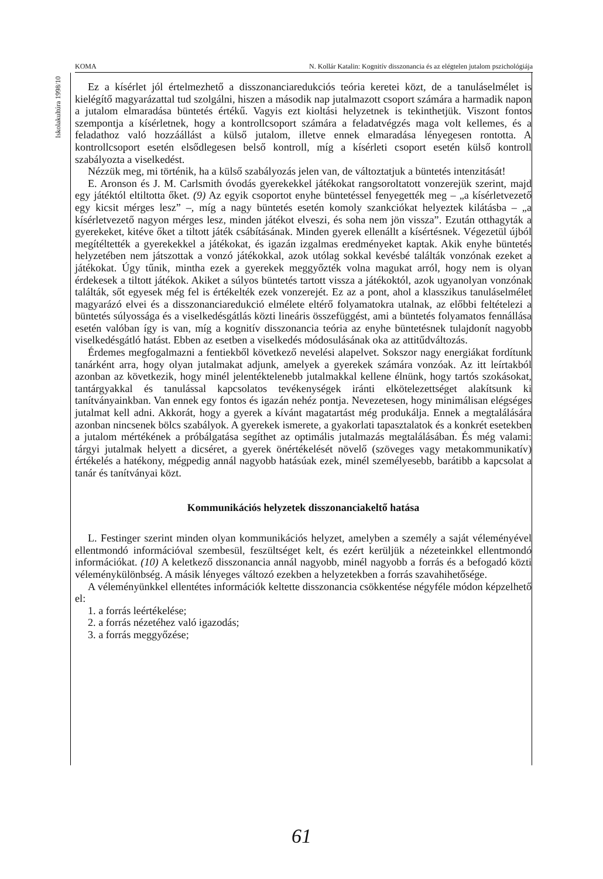KOMA N. Kollár Katalin: Kognitív disszonancia és az elégtelen jutalom pszichológiája
Iskolakultúra 1998/10
Ez a kísérlet jól értelmezhető a disszonanciaredukciós teória keretei közt, de a tanuláselmélet is kielégítő magyarázattal tud szolgálni, hiszen a második nap jutalmazott csoport számára a harmadik napon a jutalom elmaradása büntetés értékű. Vagyis ezt kioltási helyzetnek is tekinthetjük. Viszont fontos szempontja a kísérletnek, hogy a kontrollcsoport számára a feladatvégzés maga volt kellemes, és a feladathoz való hozzáállást a külső jutalom, illetve ennek elmaradása lényegesen rontotta. A kontrollcsoport esetén elsődlegesen belső kontroll, míg a kísérleti csoport esetén külső kontroll szabályozta a viselkedést.
Nézzük meg, mi történik, ha a külső szabályozás jelen van, de változtatjuk a büntetés intenzitását!
E. Aronson és J. M. Carlsmith óvodás gyerekekkel játékokat rangsoroltatott vonzerejük szerint, majd egy játéktól eltiltotta őket. (9) Az egyik csoportot enyhe büntetéssel fenyegették meg – „a kísérletvezető egy kicsit mérges lesz” –, míg a nagy büntetés esetén komoly szankciókat helyeztek kilátásba – „a kísérletvezető nagyon mérges lesz, minden játékot elveszi, és soha nem jön vissza”. Ezután otthagyták a gyerekeket, kitéve őket a tiltott játék csábításának. Minden gyerek ellenállt a kísértésnek. Végezetül újból megítéltették a gyerekekkel a játékokat, és igazán izgalmas eredményeket kaptak. Akik enyhe büntetés helyzetében nem játszottak a vonzó játékokkal, azok utólag sokkal kevésbé találták vonzónak ezeket a játékokat. Úgy tűnik, mintha ezek a gyerekek meggyőzték volna magukat arról, hogy nem is olyan érdekesek a tiltott játékok. Akiket a súlyos büntetés tartott vissza a játékoktól, azok ugyanolyan vonzónak találták, sőt egyesek még fel is értékelték ezek vonzerejét. Ez az a pont, ahol a klasszikus tanuláselmélet magyarázó elvei és a disszonanciaredukció elmélete eltérő folyamatokra utalnak, az előbbi feltételezi a büntetés súlyossága és a viselkedésgátlás közti lineáris összefüggést, ami a büntetés folyamatos fennállása esetén valóban így is van, míg a kognitív disszonancia teória az enyhe büntetésnek tulajdonít nagyobb viselkedésgátló hatást. Ebben az esetben a viselkedés módosulásának oka az attitűdváltozás.
Érdemes megfogalmazni a fentiekből következő nevelési alapelvet. Sokszor nagy energiákat fordítunk tanárként arra, hogy olyan jutalmakat adjunk, amelyek a gyerekek számára vonzóak. Az itt leírtakból azonban az következik, hogy minél jelentéktelenebb jutalmakkal kellene élnünk, hogy tartós szokásokat, tantárgyakkal és tanulással kapcsolatos tevékenységek iránti elkötelezettséget alakítsunk ki tanítványainkban. Van ennek egy fontos és igazán nehéz pontja. Nevezetesen, hogy minimálisan elégséges jutalmat kell adni. Akkorát, hogy a gyerek a kívánt magatartást még produkálja. Ennek a megtalálására azonban nincsenek bölcs szabályok. A gyerekek ismerete, a gyakorlati tapasztalatok és a konkrét esetekben a jutalom mértékének a próbálgatása segíthet az optimális jutalmazás megtalálásában. És még valami: tárgyi jutalmak helyett a dicséret, a gyerek önértékelését növelő (szöveges vagy metakommunikatív) értékelés a hatékony, mégpedig annál nagyobb hatásúak ezek, minél személyesebb, barátibb a kapcsolat a tanár és tanítványai közt.
Kommunikációs helyzetek disszonanciakeltő hatása
L. Festinger szerint minden olyan kommunikációs helyzet, amelyben a személy a saját véleményével ellentmondó információval szembesül, feszültséget kelt, és ezért kerüljük a nézeteinkkel ellentmondó információkat. (10) A keletkező disszonancia annál nagyobb, minél nagyobb a forrás és a befogadó közti véleménykülönbség. A másik lényeges változó ezekben a helyzetekben a forrás szavahihetősége.
A véleményünkkel ellentétes információk keltette disszonancia csökkentése négyféle módon képzelhető el:
1. a forrás leértékelése;
2. a forrás nézetéhez való igazodás;
3. a forrás meggyőzése;
61